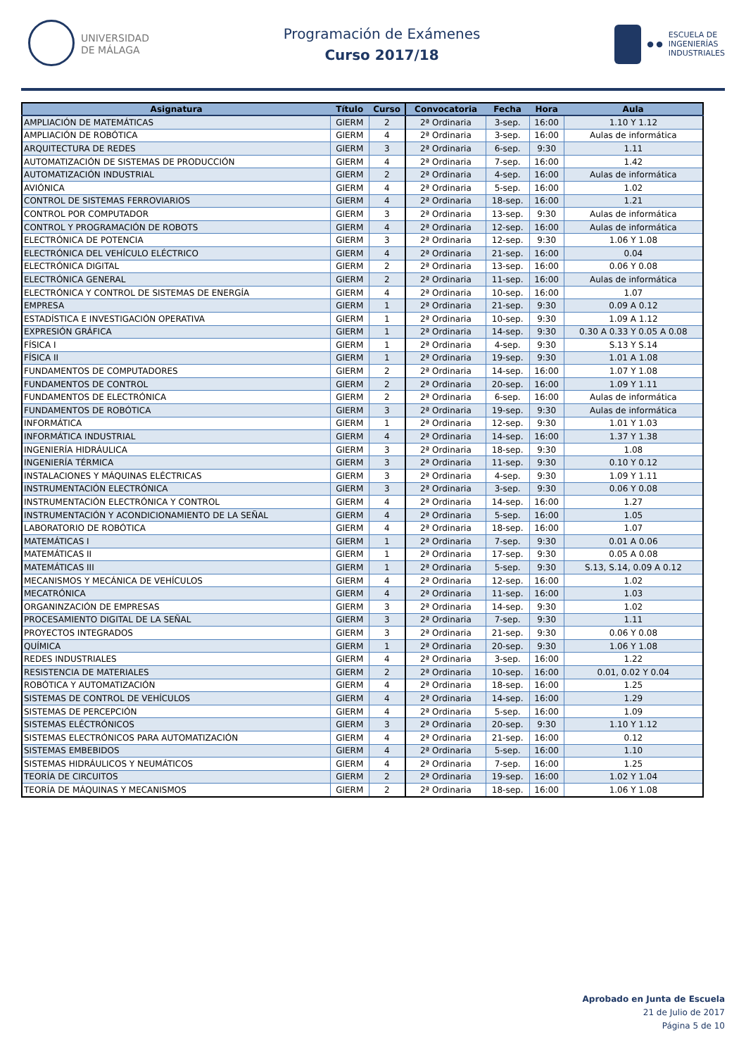UNIVERSIDAD
DE MÁLAGA
Programación de Exámenes
Curso 2017/18
● ●
ESCUELA DE
INGENIERÍAS
INDUSTRIALES
| Asignatura | Título | Curso | Convocatoria | Fecha | Hora | Aula |
| --- | --- | --- | --- | --- | --- | --- |
| AMPLIACIÓN DE MATEMÁTICAS | GIERM | 2 | 2ª Ordinaria | 3-sep. | 16:00 | 1.10 Y 1.12 |
| AMPLIACIÓN DE ROBÓTICA | GIERM | 4 | 2ª Ordinaria | 3-sep. | 16:00 | Aulas de informática |
| ARQUITECTURA DE REDES | GIERM | 3 | 2ª Ordinaria | 6-sep. | 9:30 | 1.11 |
| AUTOMATIZACIÓN DE SISTEMAS DE PRODUCCIÓN | GIERM | 4 | 2ª Ordinaria | 7-sep. | 16:00 | 1.42 |
| AUTOMATIZACIÓN INDUSTRIAL | GIERM | 2 | 2ª Ordinaria | 4-sep. | 16:00 | Aulas de informática |
| AVIÓNICA | GIERM | 4 | 2ª Ordinaria | 5-sep. | 16:00 | 1.02 |
| CONTROL DE SISTEMAS FERROVIARIOS | GIERM | 4 | 2ª Ordinaria | 18-sep. | 16:00 | 1.21 |
| CONTROL POR COMPUTADOR | GIERM | 3 | 2ª Ordinaria | 13-sep. | 9:30 | Aulas de informática |
| CONTROL Y PROGRAMACIÓN DE ROBOTS | GIERM | 4 | 2ª Ordinaria | 12-sep. | 16:00 | Aulas de informática |
| ELECTRÓNICA DE POTENCIA | GIERM | 3 | 2ª Ordinaria | 12-sep. | 9:30 | 1.06 Y 1.08 |
| ELECTRÓNICA DEL VEHÍCULO ELÉCTRICO | GIERM | 4 | 2ª Ordinaria | 21-sep. | 16:00 | 0.04 |
| ELECTRÓNICA DIGITAL | GIERM | 2 | 2ª Ordinaria | 13-sep. | 16:00 | 0.06 Y 0.08 |
| ELECTRÓNICA GENERAL | GIERM | 2 | 2ª Ordinaria | 11-sep. | 16:00 | Aulas de informática |
| ELECTRÓNICA Y CONTROL DE SISTEMAS DE ENERGÍA | GIERM | 4 | 2ª Ordinaria | 10-sep. | 16:00 | 1.07 |
| EMPRESA | GIERM | 1 | 2ª Ordinaria | 21-sep. | 9:30 | 0.09 A 0.12 |
| ESTADÍSTICA E INVESTIGACIÓN OPERATIVA | GIERM | 1 | 2ª Ordinaria | 10-sep. | 9:30 | 1.09 A 1.12 |
| EXPRESIÓN GRÁFICA | GIERM | 1 | 2ª Ordinaria | 14-sep. | 9:30 | 0.30 A 0.33 Y 0.05 A 0.08 |
| FÍSICA I | GIERM | 1 | 2ª Ordinaria | 4-sep. | 9:30 | S.13 Y S.14 |
| FÍSICA II | GIERM | 1 | 2ª Ordinaria | 19-sep. | 9:30 | 1.01 A 1.08 |
| FUNDAMENTOS DE COMPUTADORES | GIERM | 2 | 2ª Ordinaria | 14-sep. | 16:00 | 1.07 Y 1.08 |
| FUNDAMENTOS DE CONTROL | GIERM | 2 | 2ª Ordinaria | 20-sep. | 16:00 | 1.09 Y 1.11 |
| FUNDAMENTOS DE ELECTRÓNICA | GIERM | 2 | 2ª Ordinaria | 6-sep. | 16:00 | Aulas de informática |
| FUNDAMENTOS DE ROBÓTICA | GIERM | 3 | 2ª Ordinaria | 19-sep. | 9:30 | Aulas de informática |
| INFORMÁTICA | GIERM | 1 | 2ª Ordinaria | 12-sep. | 9:30 | 1.01 Y 1.03 |
| INFORMÁTICA INDUSTRIAL | GIERM | 4 | 2ª Ordinaria | 14-sep. | 16:00 | 1.37 Y 1.38 |
| INGENIERÍA HIDRÁULICA | GIERM | 3 | 2ª Ordinaria | 18-sep. | 9:30 | 1.08 |
| INGENIERÍA TÉRMICA | GIERM | 3 | 2ª Ordinaria | 11-sep. | 9:30 | 0.10 Y 0.12 |
| INSTALACIONES Y MÁQUINAS ELÉCTRICAS | GIERM | 3 | 2ª Ordinaria | 4-sep. | 9:30 | 1.09 Y 1.11 |
| INSTRUMENTACIÓN ELECTRÓNICA | GIERM | 3 | 2ª Ordinaria | 3-sep. | 9:30 | 0.06 Y 0.08 |
| INSTRUMENTACIÓN ELECTRÓNICA Y CONTROL | GIERM | 4 | 2ª Ordinaria | 14-sep. | 16:00 | 1.27 |
| INSTRUMENTACIÓN Y ACONDICIONAMIENTO DE LA SEÑAL | GIERM | 4 | 2ª Ordinaria | 5-sep. | 16:00 | 1.05 |
| LABORATORIO DE ROBÓTICA | GIERM | 4 | 2ª Ordinaria | 18-sep. | 16:00 | 1.07 |
| MATEMÁTICAS I | GIERM | 1 | 2ª Ordinaria | 7-sep. | 9:30 | 0.01 A 0.06 |
| MATEMÁTICAS II | GIERM | 1 | 2ª Ordinaria | 17-sep. | 9:30 | 0.05 A 0.08 |
| MATEMÁTICAS III | GIERM | 1 | 2ª Ordinaria | 5-sep. | 9:30 | S.13, S.14, 0.09 A 0.12 |
| MECANISMOS Y MECÁNICA DE VEHÍCULOS | GIERM | 4 | 2ª Ordinaria | 12-sep. | 16:00 | 1.02 |
| MECATRÓNICA | GIERM | 4 | 2ª Ordinaria | 11-sep. | 16:00 | 1.03 |
| ORGANINZACIÓN DE EMPRESAS | GIERM | 3 | 2ª Ordinaria | 14-sep. | 9:30 | 1.02 |
| PROCESAMIENTO DIGITAL DE LA SEÑAL | GIERM | 3 | 2ª Ordinaria | 7-sep. | 9:30 | 1.11 |
| PROYECTOS INTEGRADOS | GIERM | 3 | 2ª Ordinaria | 21-sep. | 9:30 | 0.06 Y 0.08 |
| QUÍMICA | GIERM | 1 | 2ª Ordinaria | 20-sep. | 9:30 | 1.06 Y 1.08 |
| REDES INDUSTRIALES | GIERM | 4 | 2ª Ordinaria | 3-sep. | 16:00 | 1.22 |
| RESISTENCIA DE MATERIALES | GIERM | 2 | 2ª Ordinaria | 10-sep. | 16:00 | 0.01, 0.02 Y 0.04 |
| ROBÓTICA Y AUTOMATIZACIÓN | GIERM | 4 | 2ª Ordinaria | 18-sep. | 16:00 | 1.25 |
| SISTEMAS DE CONTROL DE VEHÍCULOS | GIERM | 4 | 2ª Ordinaria | 14-sep. | 16:00 | 1.29 |
| SISTEMAS DE PERCEPCIÓN | GIERM | 4 | 2ª Ordinaria | 5-sep. | 16:00 | 1.09 |
| SISTEMAS ELÉCTRÓNICOS | GIERM | 3 | 2ª Ordinaria | 20-sep. | 9:30 | 1.10 Y 1.12 |
| SISTEMAS ELECTRÓNICOS PARA AUTOMATIZACIÓN | GIERM | 4 | 2ª Ordinaria | 21-sep. | 16:00 | 0.12 |
| SISTEMAS EMBEBIDOS | GIERM | 4 | 2ª Ordinaria | 5-sep. | 16:00 | 1.10 |
| SISTEMAS HIDRÁULICOS Y NEUMÁTICOS | GIERM | 4 | 2ª Ordinaria | 7-sep. | 16:00 | 1.25 |
| TEORÍA DE CIRCUITOS | GIERM | 2 | 2ª Ordinaria | 19-sep. | 16:00 | 1.02 Y 1.04 |
| TEORÍA DE MÁQUINAS Y MECANISMOS | GIERM | 2 | 2ª Ordinaria | 18-sep. | 16:00 | 1.06 Y 1.08 |
Aprobado en Junta de Escuela
21 de Julio de 2017
Página 5 de 10